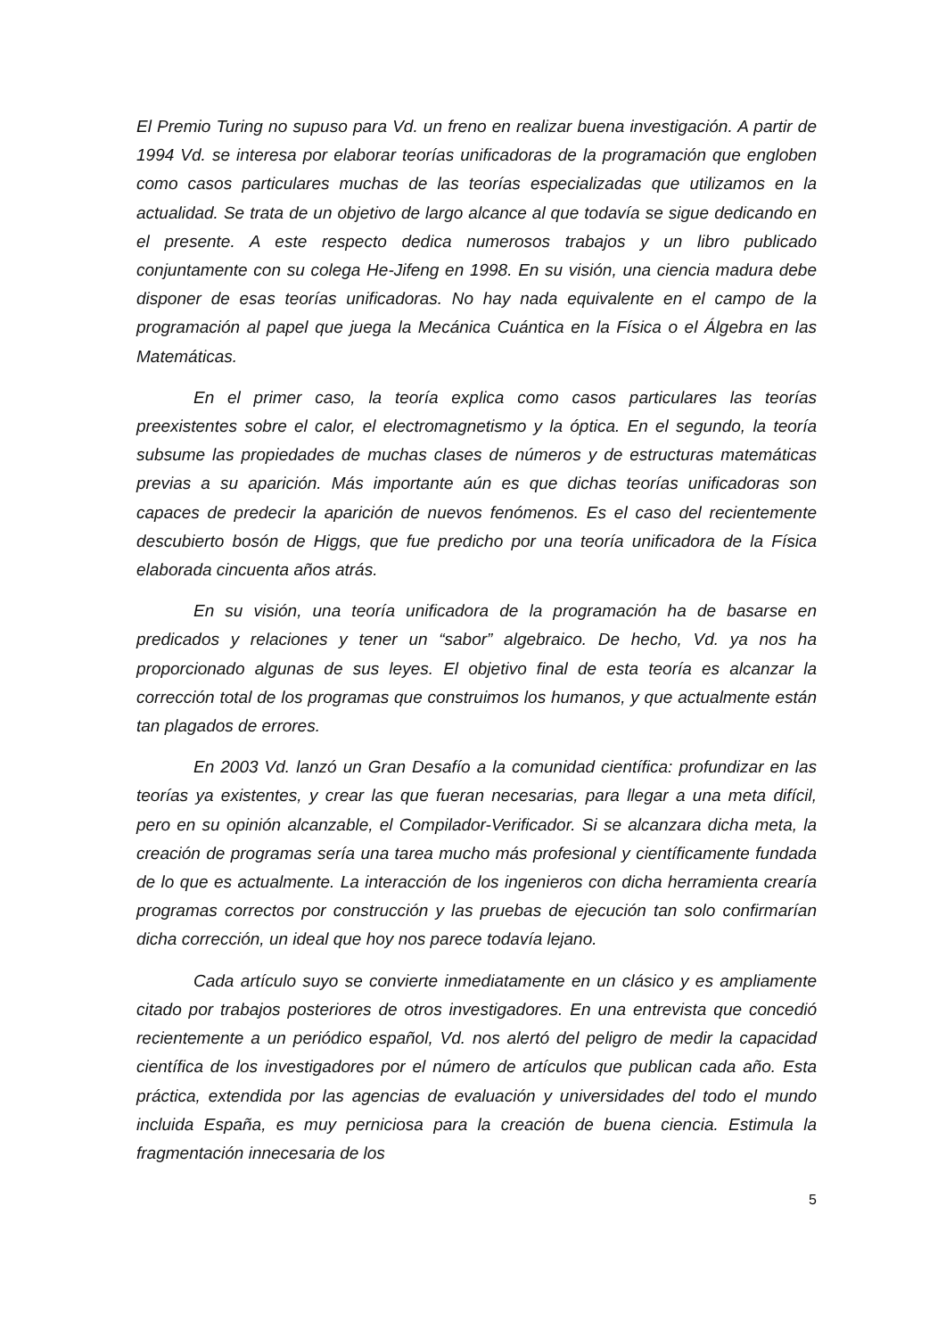El Premio Turing no supuso para Vd. un freno en realizar buena investigación. A partir de 1994 Vd. se interesa por elaborar teorías unificadoras de la programación que engloben como casos particulares muchas de las teorías especializadas que utilizamos en la actualidad. Se trata de un objetivo de largo alcance al que todavía se sigue dedicando en el presente. A este respecto dedica numerosos trabajos y un libro publicado conjuntamente con su colega He-Jifeng en 1998. En su visión, una ciencia madura debe disponer de esas teorías unificadoras. No hay nada equivalente en el campo de la programación al papel que juega la Mecánica Cuántica en la Física o el Álgebra en las Matemáticas.
En el primer caso, la teoría explica como casos particulares las teorías preexistentes sobre el calor, el electromagnetismo y la óptica. En el segundo, la teoría subsume las propiedades de muchas clases de números y de estructuras matemáticas previas a su aparición. Más importante aún es que dichas teorías unificadoras son capaces de predecir la aparición de nuevos fenómenos. Es el caso del recientemente descubierto bosón de Higgs, que fue predicho por una teoría unificadora de la Física elaborada cincuenta años atrás.
En su visión, una teoría unificadora de la programación ha de basarse en predicados y relaciones y tener un “sabor” algebraico. De hecho, Vd. ya nos ha proporcionado algunas de sus leyes. El objetivo final de esta teoría es alcanzar la corrección total de los programas que construimos los humanos, y que actualmente están tan plagados de errores.
En 2003 Vd. lanzó un Gran Desafío a la comunidad científica: profundizar en las teorías ya existentes, y crear las que fueran necesarias, para llegar a una meta difícil, pero en su opinión alcanzable, el Compilador-Verificador. Si se alcanzara dicha meta, la creación de programas sería una tarea mucho más profesional y científicamente fundada de lo que es actualmente. La interacción de los ingenieros con dicha herramienta crearía programas correctos por construcción y las pruebas de ejecución tan solo confirmarían dicha corrección, un ideal que hoy nos parece todavía lejano.
Cada artículo suyo se convierte inmediatamente en un clásico y es ampliamente citado por trabajos posteriores de otros investigadores. En una entrevista que concedió recientemente a un periódico español, Vd. nos alertó del peligro de medir la capacidad científica de los investigadores por el número de artículos que publican cada año. Esta práctica, extendida por las agencias de evaluación y universidades del todo el mundo incluida España, es muy perniciosa para la creación de buena ciencia. Estimula la fragmentación innecesaria de los
5